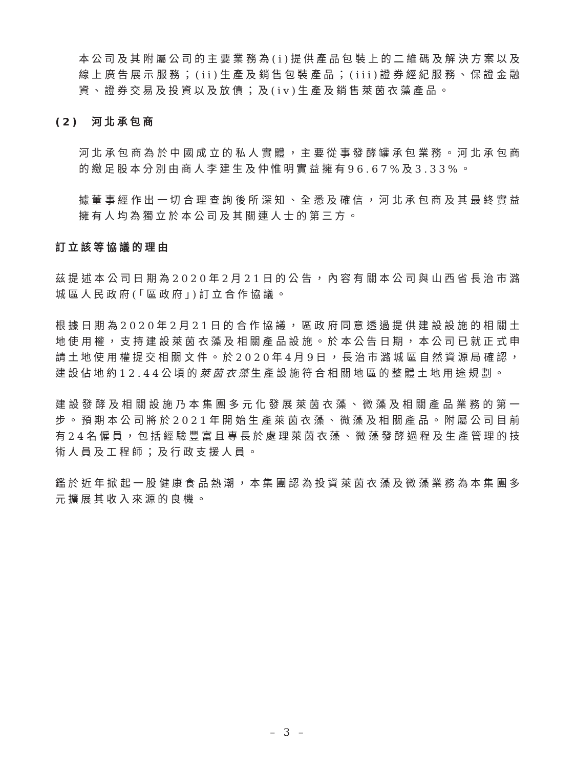本公司及其附屬公司的主要業務為(i)提供產品包裝上的二維碼及解決方案以及線上廣告展示服務；(ii)生產及銷售包裝產品；(iii)證券經紀服務、保證金融資、證券交易及投資以及放債；及(iv)生產及銷售萊茵衣藻產品。
(2) 河北承包商
河北承包商為於中國成立的私人實體，主要從事發酵罐承包業務。河北承包商的繳足股本分別由商人李建生及仲惟明實益擁有96.67%及3.33%。
據董事經作出一切合理查詢後所深知、全悉及確信，河北承包商及其最終實益擁有人均為獨立於本公司及其關連人士的第三方。
訂立該等協議的理由
茲提述本公司日期為2020年2月21日的公告，內容有關本公司與山西省長治市潞城區人民政府(「區政府」)訂立合作協議。
根據日期為2020年2月21日的合作協議，區政府同意透過提供建設設施的相關土地使用權，支持建設萊茵衣藻及相關產品設施。於本公告日期，本公司已就正式申請土地使用權提交相關文件。於2020年4月9日，長治市潞城區自然資源局確認，建設佔地約12.44公頃的萊茵衣藻生產設施符合相關地區的整體土地用途規劃。
建設發酵及相關設施乃本集團多元化發展萊茵衣藻、微藻及相關產品業務的第一步。預期本公司將於2021年開始生產萊茵衣藻、微藻及相關產品。附屬公司目前有24名僱員，包括經驗豐富且專長於處理萊茵衣藻、微藻發酵過程及生產管理的技術人員及工程師；及行政支援人員。
鑑於近年掀起一股健康食品熱潮，本集團認為投資萊茵衣藻及微藻業務為本集團多元擴展其收入來源的良機。
– 3 –